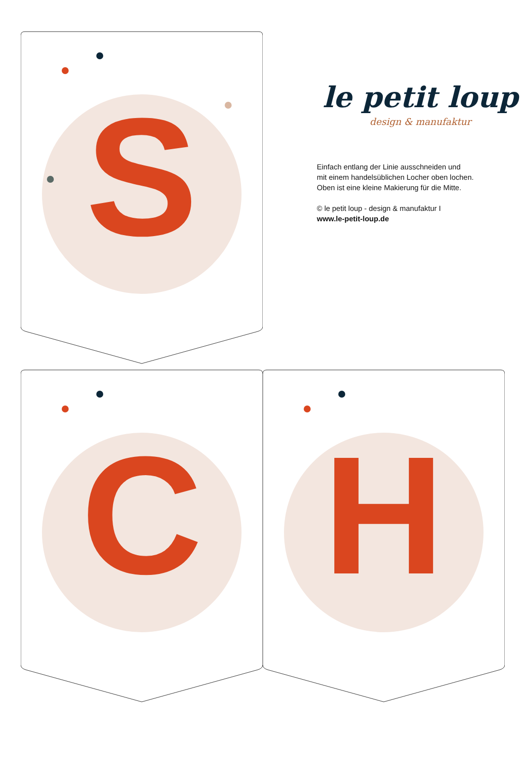S
le petit loup
design & manufaktur
Einfach entlang der Linie ausschneiden und
mit einem handelsüblichen Locher oben lochen.
Oben ist eine kleine Makierung für die Mitte.
© le petit loup - design & manufaktur I
www.le-petit-loup.de
C
H